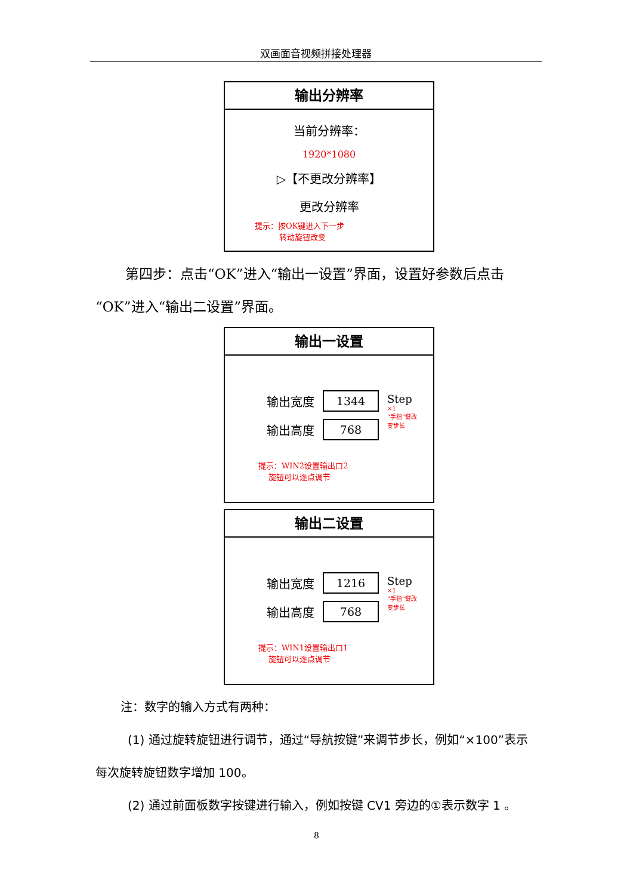双画面音视频拼接处理器
输出分辨率
当前分辨率：
1920*1080
▷【不更改分辨率】
更改分辨率
提示：按OK键进入下一步
转动旋钮改变
第四步：点击“OK”进入“输出一设置”界面，设置好参数后点击“OK”进入“输出二设置”界面。
输出一设置
输出宽度 1344
输出高度 768
Step
×1
“手指”键改
变步长
提示：WIN2设置输出口2
旋钮可以逐点调节
输出二设置
输出宽度 1216
输出高度 768
Step
×1
“手指”键改
变步长
提示：WIN1设置输出口1
旋钮可以逐点调节
注：数字的输入方式有两种：
(1) 通过旋转旋钮进行调节，通过“导航按键”来调节步长，例如“×100”表示每次旋转旋钮数字增加 100。
(2) 通过前面板数字按键进行输入，例如按键 CV1 旁边的①表示数字 1 。
8